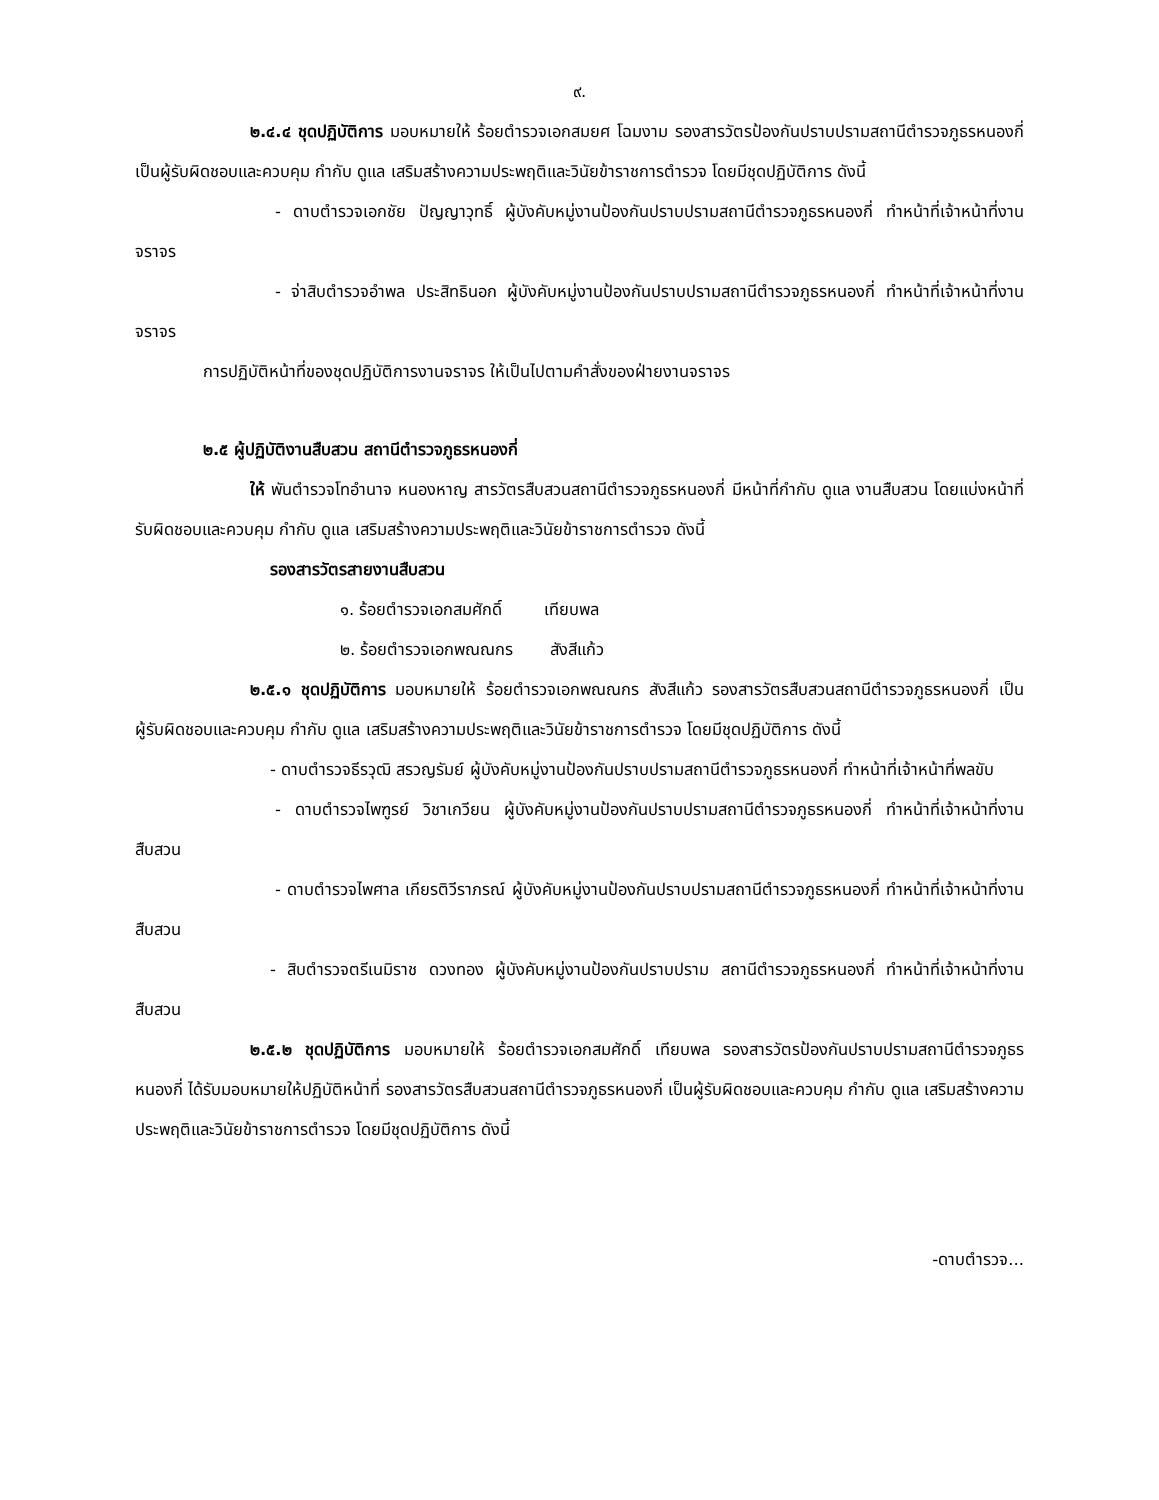๙.
๒.๔.๔ ชุดปฏิบัติการ มอบหมายให้ ร้อยตำรวจเอกสมยศ โฉมงาม รองสารวัตรป้องกันปราบปรามสถานีตำรวจภูธรหนองกี่ เป็นผู้รับผิดชอบและควบคุม กำกับ ดูแล เสริมสร้างความประพฤติและวินัยข้าราชการตำรวจ โดยมีชุดปฏิบัติการ ดังนี้
- ดาบตำรวจเอกชัย ปัญญาวุทธิ์ ผู้บังคับหมู่งานป้องกันปราบปรามสถานีตำรวจภูธรหนองกี่ ทำหน้าที่เจ้าหน้าที่งานจราจร
- จ่าสิบตำรวจอำพล ประสิทธินอก ผู้บังคับหมู่งานป้องกันปราบปรามสถานีตำรวจภูธรหนองกี่ ทำหน้าที่เจ้าหน้าที่งานจราจร
การปฏิบัติหน้าที่ของชุดปฏิบัติการงานจราจร ให้เป็นไปตามคำสั่งของฝ่ายงานจราจร
๒.๕ ผู้ปฏิบัติงานสืบสวน สถานีตำรวจภูธรหนองกี่
ให้ พันตำรวจโทอำนาจ หนองหาญ สารวัตรสืบสวนสถานีตำรวจภูธรหนองกี่ มีหน้าที่กำกับ ดูแล งานสืบสวน โดยแบ่งหน้าที่รับผิดชอบและควบคุม กำกับ ดูแล เสริมสร้างความประพฤติและวินัยข้าราชการตำรวจ ดังนี้
รองสารวัตรสายงานสืบสวน
๑. ร้อยตำรวจเอกสมศักดิ์ เทียบพล
๒. ร้อยตำรวจเอกพณณกร สังสีแก้ว
๒.๕.๑ ชุดปฏิบัติการ มอบหมายให้ ร้อยตำรวจเอกพณณกร สังสีแก้ว รองสารวัตรสืบสวนสถานีตำรวจภูธรหนองกี่ เป็นผู้รับผิดชอบและควบคุม กำกับ ดูแล เสริมสร้างความประพฤติและวินัยข้าราชการตำรวจ โดยมีชุดปฏิบัติการ ดังนี้
- ดาบตำรวจธีรวุฒิ สรวญรัมย์ ผู้บังคับหมู่งานป้องกันปราบปรามสถานีตำรวจภูธรหนองกี่ ทำหน้าที่เจ้าหน้าที่พลขับ
- ดาบตำรวจไพฑูรย์ วิชาเกวียน ผู้บังคับหมู่งานป้องกันปราบปรามสถานีตำรวจภูธรหนองกี่ ทำหน้าที่เจ้าหน้าที่งานสืบสวน
- ดาบตำรวจไพศาล เกียรติวีราภรณ์ ผู้บังคับหมู่งานป้องกันปราบปรามสถานีตำรวจภูธรหนองกี่ ทำหน้าที่เจ้าหน้าที่งานสืบสวน
- สิบตำรวจตรีเนมิราช ดวงทอง ผู้บังคับหมู่งานป้องกันปราบปราม สถานีตำรวจภูธรหนองกี่ ทำหน้าที่เจ้าหน้าที่งานสืบสวน
๒.๕.๒ ชุดปฏิบัติการ มอบหมายให้ ร้อยตำรวจเอกสมศักดิ์ เทียบพล รองสารวัตรป้องกันปราบปรามสถานีตำรวจภูธรหนองกี่ ได้รับมอบหมายให้ปฏิบัติหน้าที่ รองสารวัตรสืบสวนสถานีตำรวจภูธรหนองกี่ เป็นผู้รับผิดชอบและควบคุม กำกับ ดูแล เสริมสร้างความประพฤติและวินัยข้าราชการตำรวจ โดยมีชุดปฏิบัติการ ดังนี้
-ดาบตำรวจ...